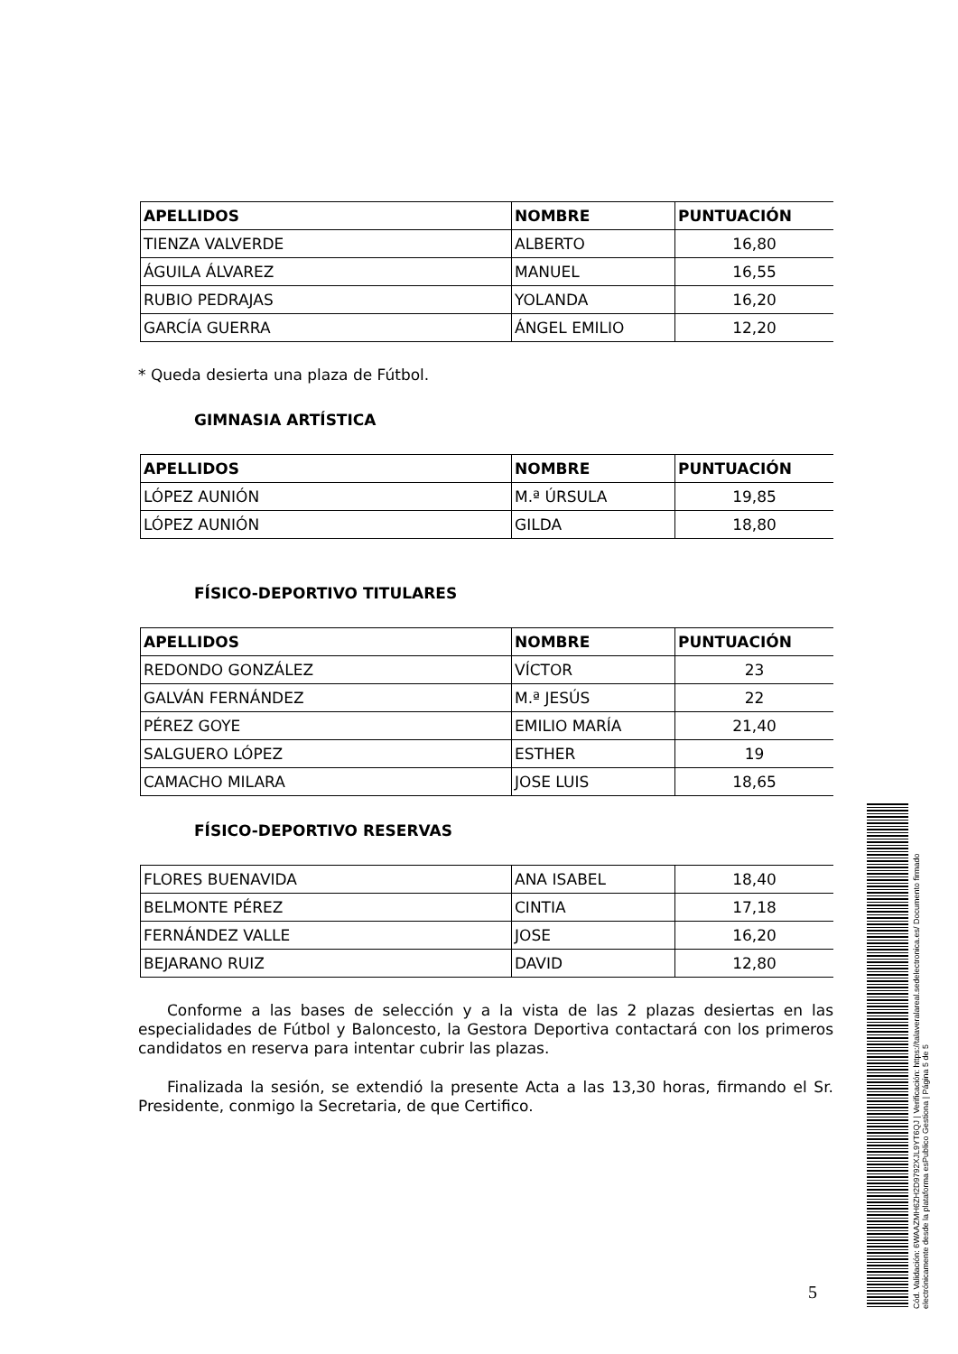| APELLIDOS | NOMBRE | PUNTUACIÓN |
| --- | --- | --- |
| TIENZA VALVERDE | ALBERTO | 16,80 |
| ÁGUILA ÁLVAREZ | MANUEL | 16,55 |
| RUBIO PEDRAJAS | YOLANDA | 16,20 |
| GARCÍA GUERRA | ÁNGEL EMILIO | 12,20 |
* Queda desierta una plaza de Fútbol.
GIMNASIA ARTÍSTICA
| APELLIDOS | NOMBRE | PUNTUACIÓN |
| --- | --- | --- |
| LÓPEZ AUNIÓN | M.ª ÚRSULA | 19,85 |
| LÓPEZ AUNIÓN | GILDA | 18,80 |
FÍSICO-DEPORTIVO TITULARES
| APELLIDOS | NOMBRE | PUNTUACIÓN |
| --- | --- | --- |
| REDONDO GONZÁLEZ | VÍCTOR | 23 |
| GALVÁN FERNÁNDEZ | M.ª JESÚS | 22 |
| PÉREZ GOYE | EMILIO MARÍA | 21,40 |
| SALGUERO LÓPEZ | ESTHER | 19 |
| CAMACHO MILARA | JOSE LUIS | 18,65 |
FÍSICO-DEPORTIVO RESERVAS
| FLORES BUENAVIDA | ANA ISABEL | 18,40 |
| BELMONTE PÉREZ | CINTIA | 17,18 |
| FERNÁNDEZ VALLE | JOSE | 16,20 |
| BEJARANO RUIZ | DAVID | 12,80 |
Conforme a las bases de selección y a la vista de las 2 plazas desiertas en las especialidades de Fútbol y Baloncesto, la Gestora Deportiva contactará con los primeros candidatos en reserva para intentar cubrir las plazas.
Finalizada la sesión, se extendió la presente Acta a las 13,30 horas, firmando el Sr. Presidente, conmigo la Secretaria, de que Certifico.
5
Cód. Validación: 6WAAZMH6ZH2D9792XJL9YT6QJ | Verificación: https://talaveralareal.sedelectronica.es/ Documento firmado electrónicamente desde la plataforma esPublico Gestiona | Página 5 de 5